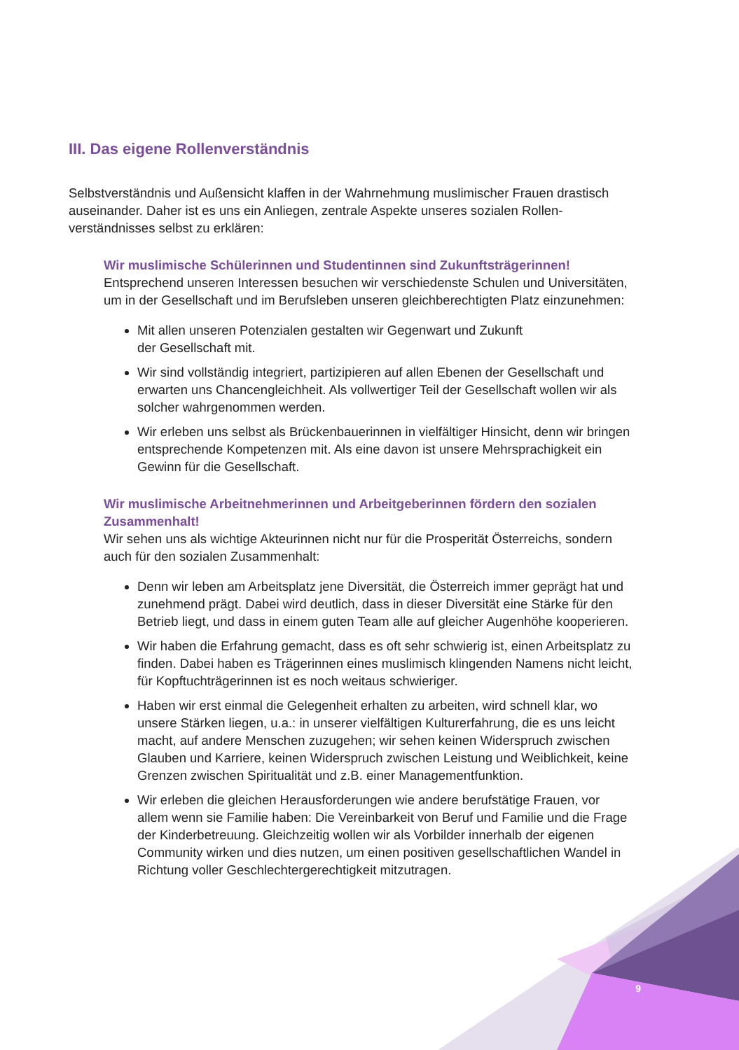III. Das eigene Rollenverständnis
Selbstverständnis und Außensicht klaffen in der Wahrnehmung muslimischer Frauen drastisch auseinander. Daher ist es uns ein Anliegen, zentrale Aspekte unseres sozialen Rollen-verständnisses selbst zu erklären:
Wir muslimische Schülerinnen und Studentinnen sind Zukunftsträgerinnen!
Entsprechend unseren Interessen besuchen wir verschiedenste Schulen und Universitäten, um in der Gesellschaft und im Berufsleben unseren gleichberechtigten Platz einzunehmen:
Mit allen unseren Potenzialen gestalten wir Gegenwart und Zukunft
der Gesellschaft mit.
Wir sind vollständig integriert, partizipieren auf allen Ebenen der Gesellschaft und erwarten uns Chancengleichheit. Als vollwertiger Teil der Gesellschaft wollen wir als solcher wahrgenommen werden.
Wir erleben uns selbst als Brückenbauerinnen in vielfältiger Hinsicht, denn wir bringen entsprechende Kompetenzen mit. Als eine davon ist unsere Mehrsprachigkeit ein Gewinn für die Gesellschaft.
Wir muslimische Arbeitnehmerinnen und Arbeitgeberinnen fördern den sozialen Zusammenhalt!
Wir sehen uns als wichtige Akteurinnen nicht nur für die Prosperität Österreichs, sondern auch für den sozialen Zusammenhalt:
Denn wir leben am Arbeitsplatz jene Diversität, die Österreich immer geprägt hat und zunehmend prägt. Dabei wird deutlich, dass in dieser Diversität eine Stärke für den Betrieb liegt, und dass in einem guten Team alle auf gleicher Augenhöhe kooperieren.
Wir haben die Erfahrung gemacht, dass es oft sehr schwierig ist, einen Arbeitsplatz zu finden. Dabei haben es Trägerinnen eines muslimisch klingenden Namens nicht leicht, für Kopftuchträgerinnen ist es noch weitaus schwieriger.
Haben wir erst einmal die Gelegenheit erhalten zu arbeiten, wird schnell klar, wo unsere Stärken liegen, u.a.: in unserer vielfältigen Kulturerfahrung, die es uns leicht macht, auf andere Menschen zuzugehen; wir sehen keinen Widerspruch zwischen Glauben und Karriere, keinen Widerspruch zwischen Leistung und Weiblichkeit, keine Grenzen zwischen Spiritualität und z.B. einer Managementfunktion.
Wir erleben die gleichen Herausforderungen wie andere berufstätige Frauen, vor allem wenn sie Familie haben: Die Vereinbarkeit von Beruf und Familie und die Frage der Kinderbetreuung. Gleichzeitig wollen wir als Vorbilder innerhalb der eigenen Community wirken und dies nutzen, um einen positiven gesellschaftlichen Wandel in Richtung voller Geschlechtergerechtigkeit mitzutragen.
9